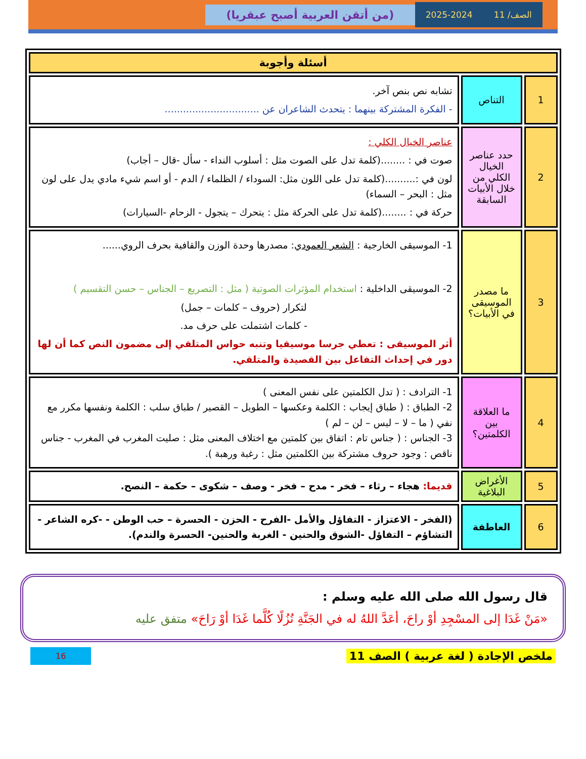الصف/ 11 2025-2024
(من أتقن العربية أصبح عبقريا)
| أسئلة وأجوبة | | |
| --- | --- | --- |
| 1 | التناص | تشابه نص بنص آخر. - الفكرة المشتركة بينهما : يتحدث الشاعران عن ............................... |
| 2 | حدد عناصر الخيال الكلي من خلال الأبيات السابقة | عناصر الخيال الكلي : صوت في : ........(كلمة تدل على الصوت مثل : أسلوب النداء - سأل -قال – أجاب) لون في :..........(كلمة تدل على اللون مثل: السوداء / الظلماء / الدم - أو اسم شيء مادي يدل على لون مثل : البحر – السماء) حركة في : ........(كلمة تدل على الحركة مثل : يتحرك – يتجول - الزحام -السيارات) |
| 3 | ما مصدر الموسيقى في الأبيات؟ | 1- الموسيقى الخارجية : الشعر العمودي : مصدرها وحدة الوزن والقافية بحرف الروي...... 2- الموسيقى الداخلية : استخدام المؤثرات الصوتية ( مثل : التصريع – الجناس – حسن التقسيم ) لتكرار (حروف – كلمات – جمل) - كلمات اشتملت على حرف مد. أثر الموسيقى : تعطي جرسا موسيقيا وتنبه حواس المتلقي إلى مضمون النص كما أن لها دور في إحداث التفاعل بين القصيدة والمتلقي. |
| 4 | ما العلاقة بين الكلمتين؟ | 1- الترادف : ( تدل الكلمتين على نفس المعنى ) 2- الطباق : ( طباق إيجاب : الكلمة وعكسها – الطويل – القصير / طباق سلب : الكلمة ونفسها مكرر مع نفي ( ما – لا – ليس – لن – لم ) 3- الجناس : ( جناس تام : اتفاق بين كلمتين مع اختلاف المعنى مثل : صليت المغرب في المغرب - جناس ناقص : وجود حروف مشتركة بين الكلمتين مثل : رغبة ورهبة ). |
| 5 | الأغراض البلاغية | قديما: هجاء – رثاء – فخر - مدح – فخر - وصف – شكوى – حكمة – النصح. |
| 6 | العاطفة | (الفخر - الاعتزاز - التفاؤل والأمل -الفرح - الحزن - الحسرة – حب الوطن - -كره الشاعر - التشاؤم – التفاؤل -الشوق والحنين - الغربة والحنين- الحسرة والندم). |
قال رسول الله صلى الله عليه وسلم :
«مَنْ غَدَا إلى المسْجِدِ أوْ راحَ، أعَدَّ اللهُ له في الجَنَّةِ نُزُلًا كُلَّما غَدَا أوْ رَاحَ» متفق عليه
ملخص الإجادة ( لغة عربية ) الصف 11 16